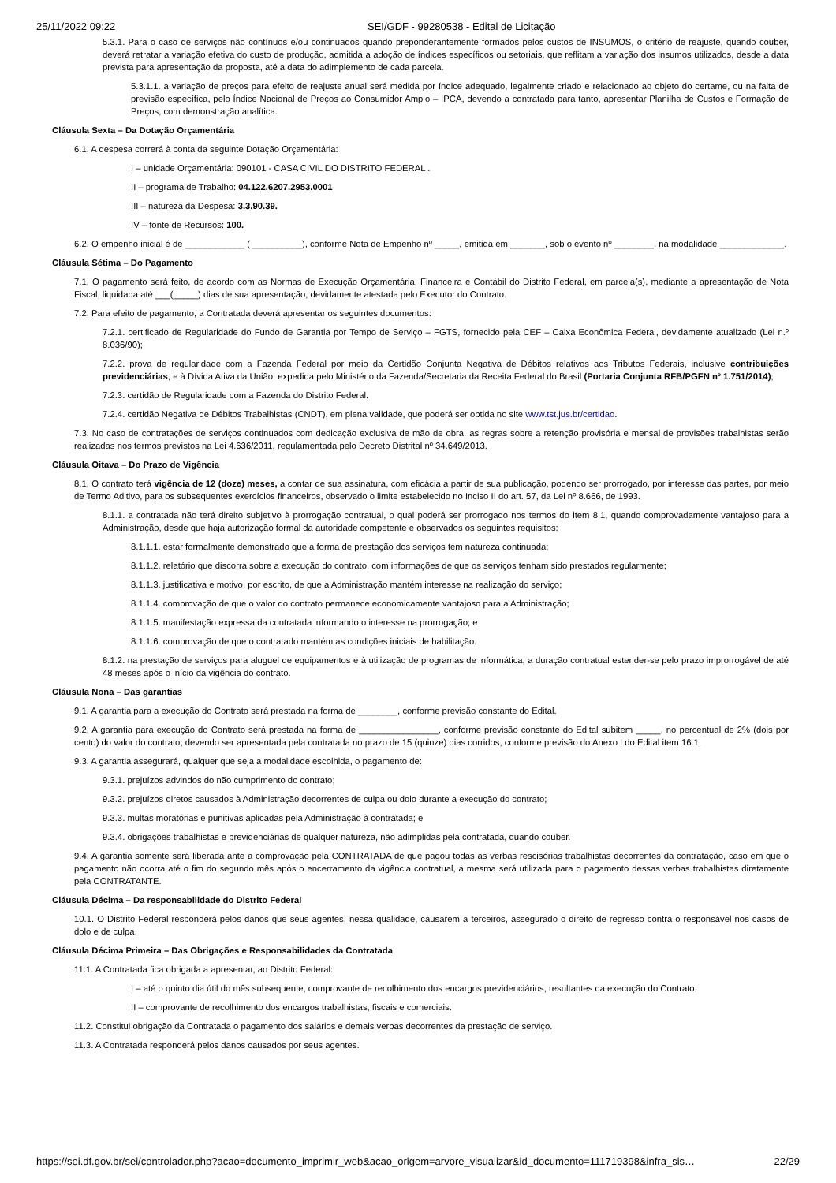25/11/2022 09:22 SEI/GDF - 99280538 - Edital de Licitação
5.3.1. Para o caso de serviços não contínuos e/ou continuados quando preponderantemente formados pelos custos de INSUMOS, o critério de reajuste, quando couber, deverá retratar a variação efetiva do custo de produção, admitida a adoção de índices específicos ou setoriais, que reflitam a variação dos insumos utilizados, desde a data prevista para apresentação da proposta, até a data do adimplemento de cada parcela.
5.3.1.1. a variação de preços para efeito de reajuste anual será medida por índice adequado, legalmente criado e relacionado ao objeto do certame, ou na falta de previsão específica, pelo Índice Nacional de Preços ao Consumidor Amplo – IPCA, devendo a contratada para tanto, apresentar Planilha de Custos e Formação de Preços, com demonstração analítica.
Cláusula Sexta – Da Dotação Orçamentária
6.1. A despesa correrá à conta da seguinte Dotação Orçamentária:
I – unidade Orçamentária: 090101 - CASA CIVIL DO DISTRITO FEDERAL .
II – programa de Trabalho: 04.122.6207.2953.0001
III – natureza da Despesa: 3.3.90.39.
IV – fonte de Recursos: 100.
6.2. O empenho inicial é de ____________ ( __________), conforme Nota de Empenho nº _____, emitida em _______, sob o evento nº ________, na modalidade _____________.
Cláusula Sétima – Do Pagamento
7.1. O pagamento será feito, de acordo com as Normas de Execução Orçamentária, Financeira e Contábil do Distrito Federal, em parcela(s), mediante a apresentação de Nota Fiscal, liquidada até ___(_____) dias de sua apresentação, devidamente atestada pelo Executor do Contrato.
7.2. Para efeito de pagamento, a Contratada deverá apresentar os seguintes documentos:
7.2.1. certificado de Regularidade do Fundo de Garantia por Tempo de Serviço – FGTS, fornecido pela CEF – Caixa Econômica Federal, devidamente atualizado (Lei n.º 8.036/90);
7.2.2. prova de regularidade com a Fazenda Federal por meio da Certidão Conjunta Negativa de Débitos relativos aos Tributos Federais, inclusive contribuições previdenciárias, e à Dívida Ativa da União, expedida pelo Ministério da Fazenda/Secretaria da Receita Federal do Brasil (Portaria Conjunta RFB/PGFN nº 1.751/2014);
7.2.3. certidão de Regularidade com a Fazenda do Distrito Federal.
7.2.4. certidão Negativa de Débitos Trabalhistas (CNDT), em plena validade, que poderá ser obtida no site www.tst.jus.br/certidao.
7.3. No caso de contratações de serviços continuados com dedicação exclusiva de mão de obra, as regras sobre a retenção provisória e mensal de provisões trabalhistas serão realizadas nos termos previstos na Lei 4.636/2011, regulamentada pelo Decreto Distrital nº 34.649/2013.
Cláusula Oitava – Do Prazo de Vigência
8.1. O contrato terá vigência de 12 (doze) meses, a contar de sua assinatura, com eficácia a partir de sua publicação, podendo ser prorrogado, por interesse das partes, por meio de Termo Aditivo, para os subsequentes exercícios financeiros, observado o limite estabelecido no Inciso II do art. 57, da Lei nº 8.666, de 1993.
8.1.1. a contratada não terá direito subjetivo à prorrogação contratual, o qual poderá ser prorrogado nos termos do item 8.1, quando comprovadamente vantajoso para a Administração, desde que haja autorização formal da autoridade competente e observados os seguintes requisitos:
8.1.1.1. estar formalmente demonstrado que a forma de prestação dos serviços tem natureza continuada;
8.1.1.2. relatório que discorra sobre a execução do contrato, com informações de que os serviços tenham sido prestados regularmente;
8.1.1.3. justificativa e motivo, por escrito, de que a Administração mantém interesse na realização do serviço;
8.1.1.4. comprovação de que o valor do contrato permanece economicamente vantajoso para a Administração;
8.1.1.5. manifestação expressa da contratada informando o interesse na prorrogação; e
8.1.1.6. comprovação de que o contratado mantém as condições iniciais de habilitação.
8.1.2. na prestação de serviços para aluguel de equipamentos e à utilização de programas de informática, a duração contratual estender-se pelo prazo improrrogável de até 48 meses após o início da vigência do contrato.
Cláusula Nona – Das garantias
9.1. A garantia para a execução do Contrato será prestada na forma de ________, conforme previsão constante do Edital.
9.2. A garantia para execução do Contrato será prestada na forma de ________________, conforme previsão constante do Edital subitem _____, no percentual de 2% (dois por cento) do valor do contrato, devendo ser apresentada pela contratada no prazo de 15 (quinze) dias corridos, conforme previsão do Anexo I do Edital item 16.1.
9.3. A garantia assegurará, qualquer que seja a modalidade escolhida, o pagamento de:
9.3.1. prejuízos advindos do não cumprimento do contrato;
9.3.2. prejuízos diretos causados à Administração decorrentes de culpa ou dolo durante a execução do contrato;
9.3.3. multas moratórias e punitivas aplicadas pela Administração à contratada; e
9.3.4. obrigações trabalhistas e previdenciárias de qualquer natureza, não adimplidas pela contratada, quando couber.
9.4. A garantia somente será liberada ante a comprovação pela CONTRATADA de que pagou todas as verbas rescisórias trabalhistas decorrentes da contratação, caso em que o pagamento não ocorra até o fim do segundo mês após o encerramento da vigência contratual, a mesma será utilizada para o pagamento dessas verbas trabalhistas diretamente pela CONTRATANTE.
Cláusula Décima – Da responsabilidade do Distrito Federal
10.1. O Distrito Federal responderá pelos danos que seus agentes, nessa qualidade, causarem a terceiros, assegurado o direito de regresso contra o responsável nos casos de dolo e de culpa.
Cláusula Décima Primeira – Das Obrigações e Responsabilidades da Contratada
11.1. A Contratada fica obrigada a apresentar, ao Distrito Federal:
I – até o quinto dia útil do mês subsequente, comprovante de recolhimento dos encargos previdenciários, resultantes da execução do Contrato;
II – comprovante de recolhimento dos encargos trabalhistas, fiscais e comerciais.
11.2. Constitui obrigação da Contratada o pagamento dos salários e demais verbas decorrentes da prestação de serviço.
11.3. A Contratada responderá pelos danos causados por seus agentes.
https://sei.df.gov.br/sei/controlador.php?acao=documento_imprimir_web&acao_origem=arvore_visualizar&id_documento=111719398&infra_sis… 22/29